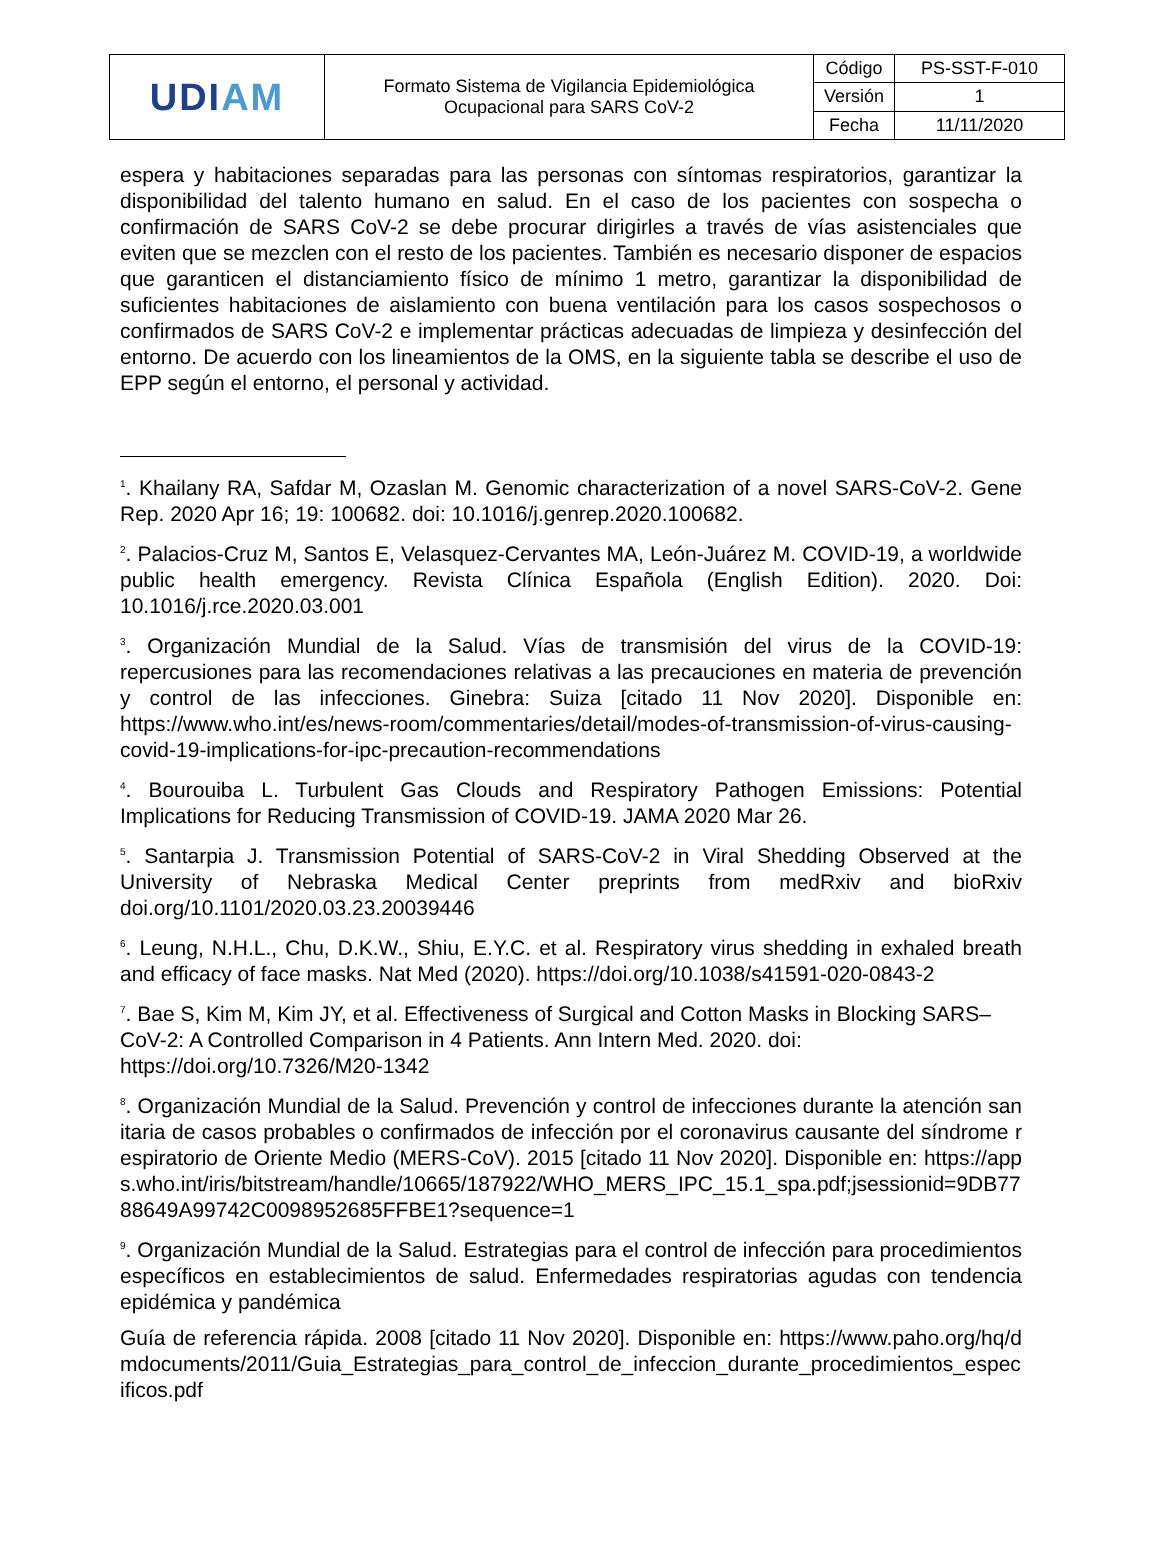| UDI AM | Formato Sistema de Vigilancia Epidemiológica Ocupacional para SARS CoV-2 | Código | PS-SST-F-010 |
| | | Versión | 1 |
| | | Fecha | 11/11/2020 |
espera y habitaciones separadas para las personas con síntomas respiratorios, garantizar la disponibilidad del talento humano en salud. En el caso de los pacientes con sospecha o confirmación de SARS CoV-2 se debe procurar dirigirles a través de vías asistenciales que eviten que se mezclen con el resto de los pacientes. También es necesario disponer de espacios que garanticen el distanciamiento físico de mínimo 1 metro, garantizar la disponibilidad de suficientes habitaciones de aislamiento con buena ventilación para los casos sospechosos o confirmados de SARS CoV-2 e implementar prácticas adecuadas de limpieza y desinfección del entorno. De acuerdo con los lineamientos de la OMS, en la siguiente tabla se describe el uso de EPP según el entorno, el personal y actividad.
<sup>1</sup>. Khailany RA, Safdar M, Ozaslan M. Genomic characterization of a novel SARS-CoV-2. Gene Rep. 2020 Apr 16; 19: 100682. doi: 10.1016/j.genrep.2020.100682.
<sup>2</sup>. Palacios-Cruz M, Santos E, Velasquez-Cervantes MA, León-Juárez M. COVID-19, a worldwide public health emergency. Revista Clínica Española (English Edition). 2020. Doi: 10.1016/j.rce.2020.03.001
<sup>3</sup>. Organización Mundial de la Salud. Vías de transmisión del virus de la COVID-19: repercusiones para las recomendaciones relativas a las precauciones en materia de prevención y control de las infecciones. Ginebra: Suiza [citado 11 Nov 2020]. Disponible en: https://www.who.int/es/news-room/commentaries/detail/modes-of-transmission-of-virus-causing-covid-19-implications-for-ipc-precaution-recommendations
<sup>4</sup>. Bourouiba L. Turbulent Gas Clouds and Respiratory Pathogen Emissions: Potential Implications for Reducing Transmission of COVID-19. JAMA 2020 Mar 26.
<sup>5</sup>. Santarpia J. Transmission Potential of SARS-CoV-2 in Viral Shedding Observed at the University of Nebraska Medical Center preprints from medRxiv and bioRxiv doi.org/10.1101/2020.03.23.20039446
<sup>6</sup>. Leung, N.H.L., Chu, D.K.W., Shiu, E.Y.C. et al. Respiratory virus shedding in exhaled breath and efficacy of face masks. Nat Med (2020). https://doi.org/10.1038/s41591-020-0843-2
<sup>7</sup>. Bae S, Kim M, Kim JY, et al. Effectiveness of Surgical and Cotton Masks in Blocking SARS–CoV-2: A Controlled Comparison in 4 Patients. Ann Intern Med. 2020. doi: https://doi.org/10.7326/M20-1342
<sup>8</sup>. Organización Mundial de la Salud. Prevención y control de infecciones durante la atención sanitaria de casos probables o confirmados de infección por el coronavirus causante del síndrome respiratorio de Oriente Medio (MERS-CoV). 2015 [citado 11 Nov 2020]. Disponible en: https://apps.who.int/iris/bitstream/handle/10665/187922/WHO_MERS_IPC_15.1_spa.pdf;jsessionid=9DB7788649A99742C0098952685FFBE1?sequence=1
<sup>9</sup>. Organización Mundial de la Salud. Estrategias para el control de infección para procedimientos específicos en establecimientos de salud. Enfermedades respiratorias agudas con tendencia epidémica y pandémica
Guía de referencia rápida. 2008 [citado 11 Nov 2020]. Disponible en: https://www.paho.org/hq/dmdocuments/2011/Guia_Estrategias_para_control_de_infeccion_durante_procedimientos_especificos.pdf